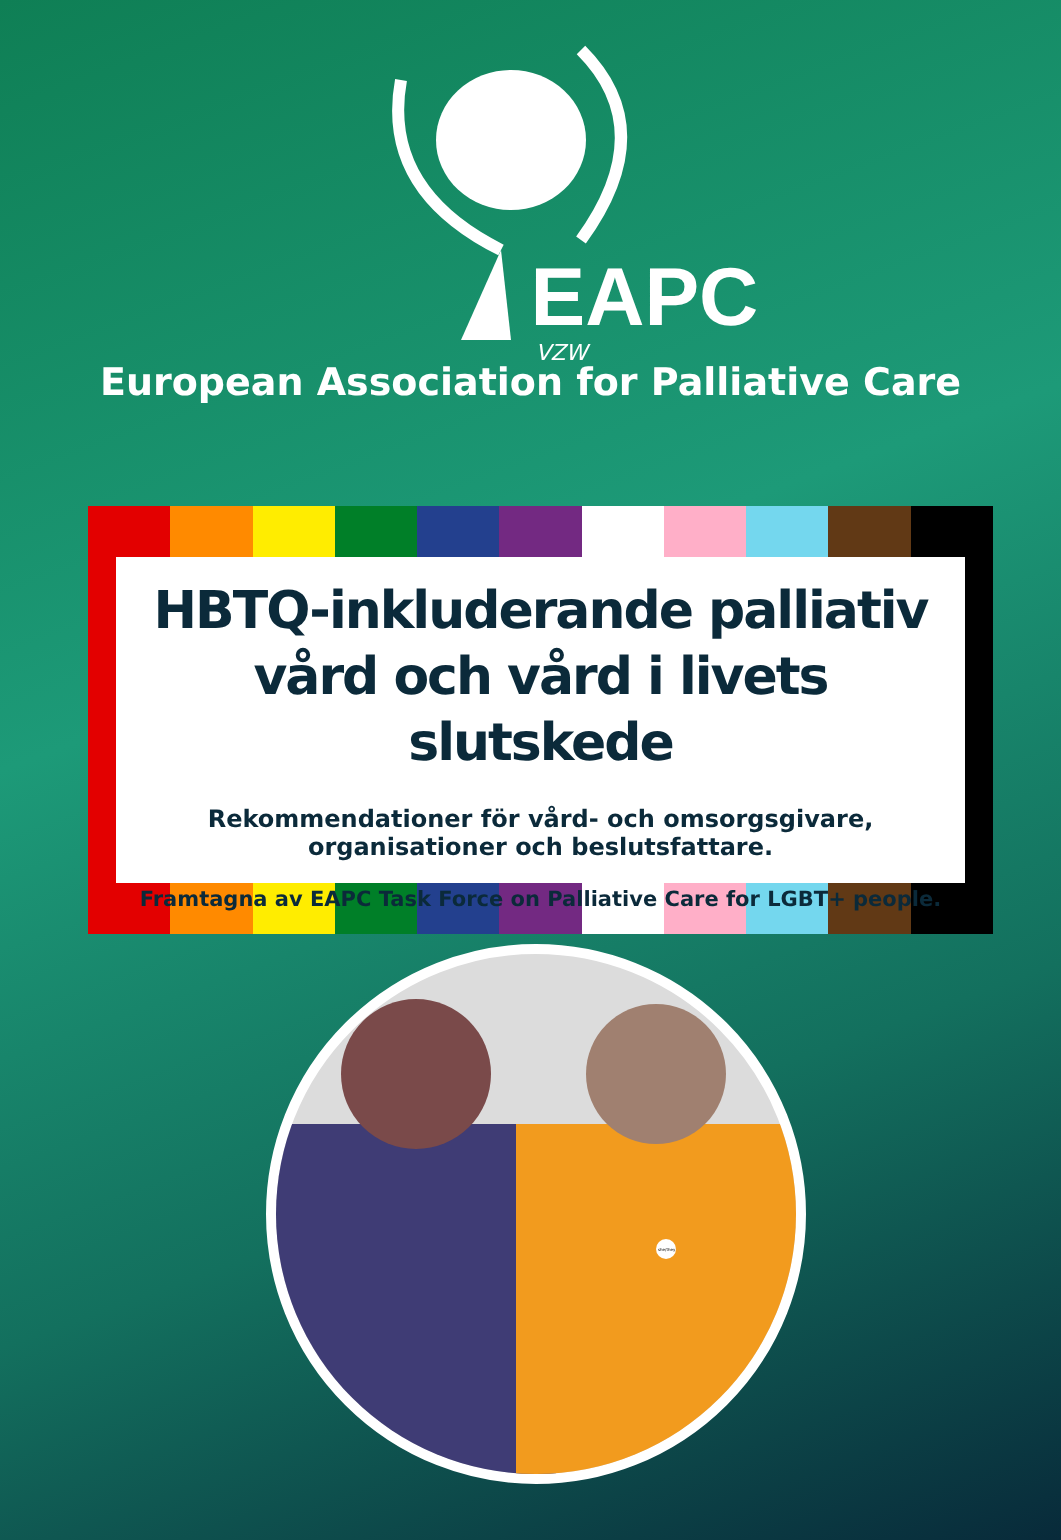EAPC
VZW
European Association for Palliative Care
HBTQ-inkluderande palliativ vård och vård i livets slutskede
Rekommendationer för vård- och omsorgsgivare,
organisationer och beslutsfattare.
Framtagna av EAPC Task Force on Palliative Care for LGBT+ people.
she/they